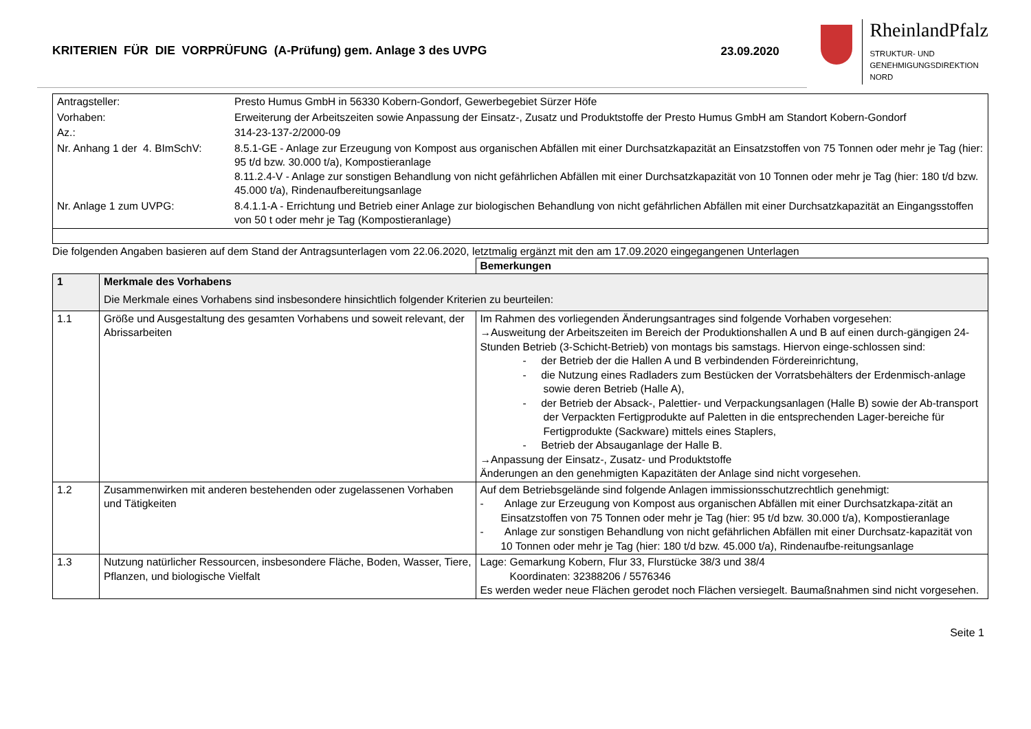KRITERIEN FÜR DIE VORPRÜFUNG (A-Prüfung) gem. Anlage 3 des UVPG 23.09.2020
RheinlandPfalz
STRUKTUR- UND
GENEHMIGUNGSDIREKTION
NORD
| Antragsteller: | Presto Humus GmbH in 56330 Kobern-Gondorf, Gewerbegebiet Sürzer Höfe |
| Vorhaben: | Erweiterung der Arbeitszeiten sowie Anpassung der Einsatz-, Zusatz und Produktstoffe der Presto Humus GmbH am Standort Kobern-Gondorf |
| Az.: | 314-23-137-2/2000-09 |
| Nr. Anhang 1 der 4. BImSchV: | 8.5.1-GE - Anlage zur Erzeugung von Kompost aus organischen Abfällen mit einer Durchsatzkapazität an Einsatzstoffen von 75 Tonnen oder mehr je Tag (hier: 95 t/d bzw. 30.000 t/a), Kompostieranlage 8.11.2.4-V - Anlage zur sonstigen Behandlung von nicht gefährlichen Abfällen mit einer Durchsatzkapazität von 10 Tonnen oder mehr je Tag (hier: 180 t/d bzw. 45.000 t/a), Rindenaufbereitungsanlage |
| Nr. Anlage 1 zum UVPG: | 8.4.1.1-A - Errichtung und Betrieb einer Anlage zur biologischen Behandlung von nicht gefährlichen Abfällen mit einer Durchsatzkapazität an Eingangsstoffen von 50 t oder mehr je Tag (Kompostieranlage) |
Die folgenden Angaben basieren auf dem Stand der Antragsunterlagen vom 22.06.2020, letztmalig ergänzt mit den am 17.09.2020 eingegangenen Unterlagen
| | | Bemerkungen |
| --- | --- | --- |
| 1 | Merkmale des Vorhabens Die Merkmale eines Vorhabens sind insbesondere hinsichtlich folgender Kriterien zu beurteilen: | |
| 1.1 | Größe und Ausgestaltung des gesamten Vorhabens und soweit relevant, der Abrissarbeiten | Im Rahmen des vorliegenden Änderungsantrages sind folgende Vorhaben vorgesehen: →Ausweitung der Arbeitszeiten im Bereich der Produktionshallen A und B auf einen durch-gängigen 24-Stunden Betrieb (3-Schicht-Betrieb) von montags bis samstags. Hiervon einge-schlossen sind: - der Betrieb der die Hallen A und B verbindenden Fördereinrichtung, - die Nutzung eines Radladers zum Bestücken der Vorratsbehälters der Erdenmisch-anlage sowie deren Betrieb (Halle A), - der Betrieb der Absack-, Palettier- und Verpackungsanlagen (Halle B) sowie der Ab-transport der Verpackten Fertigprodukte auf Paletten in die entsprechenden Lager-bereiche für Fertigprodukte (Sackware) mittels eines Staplers, - Betrieb der Absauganlage der Halle B. →Anpassung der Einsatz-, Zusatz- und Produktstoffe Änderungen an den genehmigten Kapazitäten der Anlage sind nicht vorgesehen. |
| 1.2 | Zusammenwirken mit anderen bestehenden oder zugelassenen Vorhaben und Tätigkeiten | Auf dem Betriebsgelände sind folgende Anlagen immissionsschutzrechtlich genehmigt: - Anlage zur Erzeugung von Kompost aus organischen Abfällen mit einer Durchsatzkapa-zität an Einsatzstoffen von 75 Tonnen oder mehr je Tag (hier: 95 t/d bzw. 30.000 t/a), Kompostieranlage - Anlage zur sonstigen Behandlung von nicht gefährlichen Abfällen mit einer Durchsatz-kapazität von 10 Tonnen oder mehr je Tag (hier: 180 t/d bzw. 45.000 t/a), Rindenaufbe-reitungsanlage |
| 1.3 | Nutzung natürlicher Ressourcen, insbesondere Fläche, Boden, Wasser, Tiere, Pflanzen, und biologische Vielfalt | Lage: Gemarkung Kobern, Flur 33, Flurstücke 38/3 und 38/4 Koordinaten: 32388206 / 5576346 Es werden weder neue Flächen gerodet noch Flächen versiegelt. Baumaßnahmen sind nicht vorgesehen. |
Seite 1